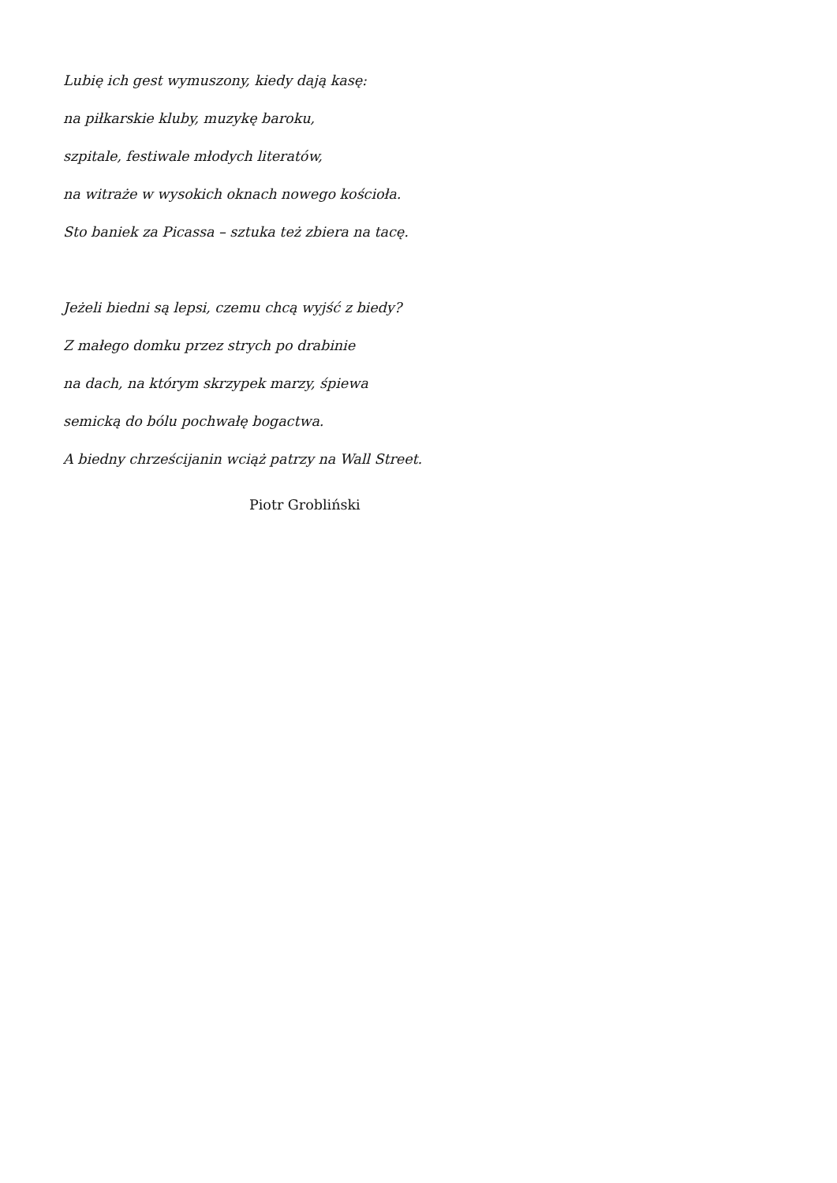Lubię ich gest wymuszony, kiedy dają kasę:
na piłkarskie kluby, muzykę baroku,
szpitale, festiwale młodych literatów,
na witraże w wysokich oknach nowego kościoła.
Sto baniek za Picassa – sztuka też zbiera na tacę.
Jeżeli biedni są lepsi, czemu chcą wyjść z biedy?
Z małego domku przez strych po drabinie
na dach, na którym skrzypek marzy, śpiewa
semicką do bólu pochwałę bogactwa.
A biedny chrześcijanin wciąż patrzy na Wall Street.
Piotr Grobliński